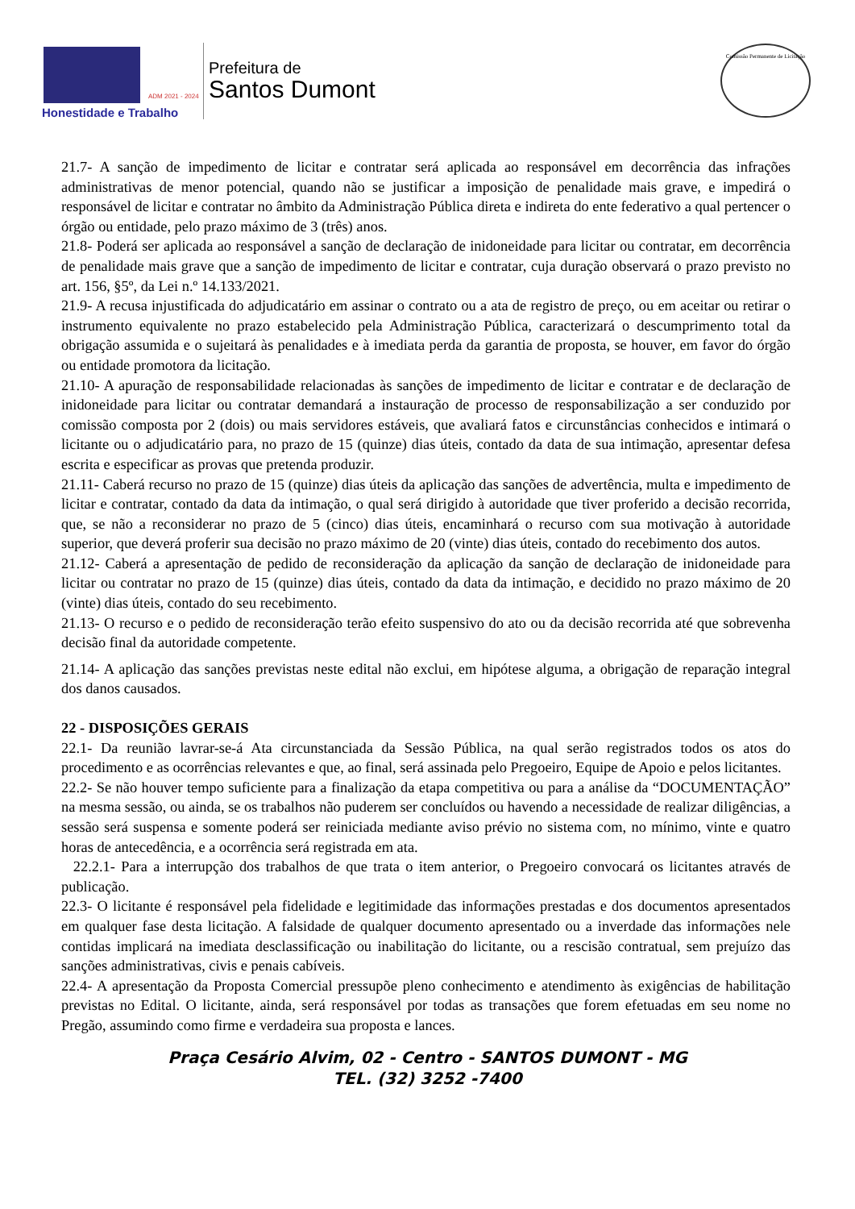ADM 2021 - 2024
Honestidade e Trabalho
Prefeitura de
Santos Dumont
Comissão Permanente de Licitação
21.7- A sanção de impedimento de licitar e contratar será aplicada ao responsável em decorrência das infrações administrativas de menor potencial, quando não se justificar a imposição de penalidade mais grave, e impedirá o responsável de licitar e contratar no âmbito da Administração Pública direta e indireta do ente federativo a qual pertencer o órgão ou entidade, pelo prazo máximo de 3 (três) anos.
21.8- Poderá ser aplicada ao responsável a sanção de declaração de inidoneidade para licitar ou contratar, em decorrência de penalidade mais grave que a sanção de impedimento de licitar e contratar, cuja duração observará o prazo previsto no art. 156, §5º, da Lei n.º 14.133/2021.
21.9- A recusa injustificada do adjudicatário em assinar o contrato ou a ata de registro de preço, ou em aceitar ou retirar o instrumento equivalente no prazo estabelecido pela Administração Pública, caracterizará o descumprimento total da obrigação assumida e o sujeitará às penalidades e à imediata perda da garantia de proposta, se houver, em favor do órgão ou entidade promotora da licitação.
21.10- A apuração de responsabilidade relacionadas às sanções de impedimento de licitar e contratar e de declaração de inidoneidade para licitar ou contratar demandará a instauração de processo de responsabilização a ser conduzido por comissão composta por 2 (dois) ou mais servidores estáveis, que avaliará fatos e circunstâncias conhecidos e intimará o licitante ou o adjudicatário para, no prazo de 15 (quinze) dias úteis, contado da data de sua intimação, apresentar defesa escrita e especificar as provas que pretenda produzir.
21.11- Caberá recurso no prazo de 15 (quinze) dias úteis da aplicação das sanções de advertência, multa e impedimento de licitar e contratar, contado da data da intimação, o qual será dirigido à autoridade que tiver proferido a decisão recorrida, que, se não a reconsiderar no prazo de 5 (cinco) dias úteis, encaminhará o recurso com sua motivação à autoridade superior, que deverá proferir sua decisão no prazo máximo de 20 (vinte) dias úteis, contado do recebimento dos autos.
21.12- Caberá a apresentação de pedido de reconsideração da aplicação da sanção de declaração de inidoneidade para licitar ou contratar no prazo de 15 (quinze) dias úteis, contado da data da intimação, e decidido no prazo máximo de 20 (vinte) dias úteis, contado do seu recebimento.
21.13- O recurso e o pedido de reconsideração terão efeito suspensivo do ato ou da decisão recorrida até que sobrevenha decisão final da autoridade competente.
21.14- A aplicação das sanções previstas neste edital não exclui, em hipótese alguma, a obrigação de reparação integral dos danos causados.
22 - DISPOSIÇÕES GERAIS
22.1- Da reunião lavrar-se-á Ata circunstanciada da Sessão Pública, na qual serão registrados todos os atos do procedimento e as ocorrências relevantes e que, ao final, será assinada pelo Pregoeiro, Equipe de Apoio e pelos licitantes.
22.2- Se não houver tempo suficiente para a finalização da etapa competitiva ou para a análise da “DOCUMENTAÇÃO” na mesma sessão, ou ainda, se os trabalhos não puderem ser concluídos ou havendo a necessidade de realizar diligências, a sessão será suspensa e somente poderá ser reiniciada mediante aviso prévio no sistema com, no mínimo, vinte e quatro horas de antecedência, e a ocorrência será registrada em ata.
22.2.1- Para a interrupção dos trabalhos de que trata o item anterior, o Pregoeiro convocará os licitantes através de publicação.
22.3- O licitante é responsável pela fidelidade e legitimidade das informações prestadas e dos documentos apresentados em qualquer fase desta licitação. A falsidade de qualquer documento apresentado ou a inverdade das informações nele contidas implicará na imediata desclassificação ou inabilitação do licitante, ou a rescisão contratual, sem prejuízo das sanções administrativas, civis e penais cabíveis.
22.4- A apresentação da Proposta Comercial pressupõe pleno conhecimento e atendimento às exigências de habilitação previstas no Edital. O licitante, ainda, será responsável por todas as transações que forem efetuadas em seu nome no Pregão, assumindo como firme e verdadeira sua proposta e lances.
Praça Cesário Alvim, 02 - Centro - SANTOS DUMONT - MG
TEL. (32) 3252 -7400